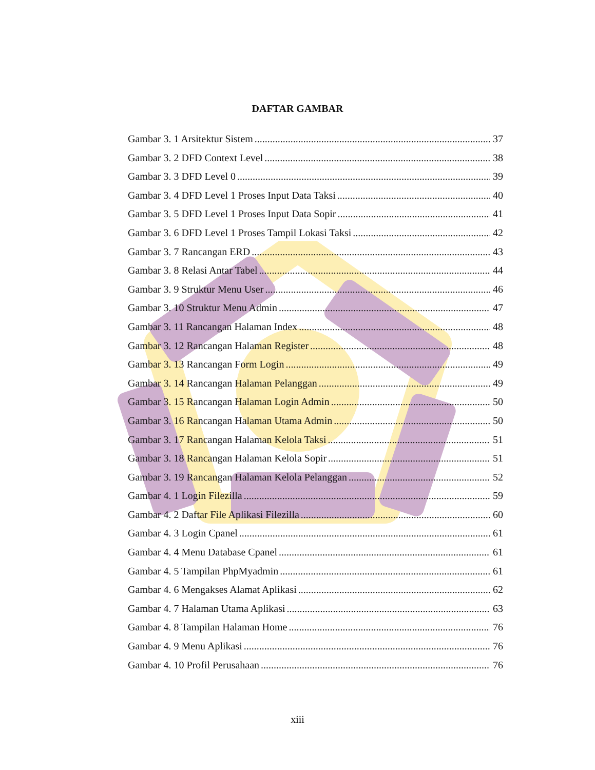DAFTAR GAMBAR
Gambar 3. 1 Arsitektur Sistem 37
Gambar 3. 2 DFD Context Level 38
Gambar 3. 3 DFD Level 0 39
Gambar 3. 4 DFD Level 1 Proses Input Data Taksi 40
Gambar 3. 5 DFD Level 1 Proses Input Data Sopir 41
Gambar 3. 6 DFD Level 1 Proses Tampil Lokasi Taksi 42
Gambar 3. 7 Rancangan ERD 43
Gambar 3. 8 Relasi Antar Tabel 44
Gambar 3. 9 Struktur Menu User 46
Gambar 3. 10 Struktur Menu Admin 47
Gambar 3. 11 Rancangan Halaman Index 48
Gambar 3. 12 Rancangan Halaman Register 48
Gambar 3. 13 Rancangan Form Login 49
Gambar 3. 14 Rancangan Halaman Pelanggan 49
Gambar 3. 15 Rancangan Halaman Login Admin 50
Gambar 3. 16 Rancangan Halaman Utama Admin 50
Gambar 3. 17 Rancangan Halaman Kelola Taksi 51
Gambar 3. 18 Rancangan Halaman Kelola Sopir 51
Gambar 3. 19 Rancangan Halaman Kelola Pelanggan 52
Gambar 4. 1 Login Filezilla 59
Gambar 4. 2 Daftar File Aplikasi Filezilla 60
Gambar 4. 3 Login Cpanel 61
Gambar 4. 4 Menu Database Cpanel 61
Gambar 4. 5 Tampilan PhpMyadmin 61
Gambar 4. 6 Mengakses Alamat Aplikasi 62
Gambar 4. 7 Halaman Utama Aplikasi 63
Gambar 4. 8 Tampilan Halaman Home 76
Gambar 4. 9 Menu Aplikasi 76
Gambar 4. 10 Profil Perusahaan 76
xiii